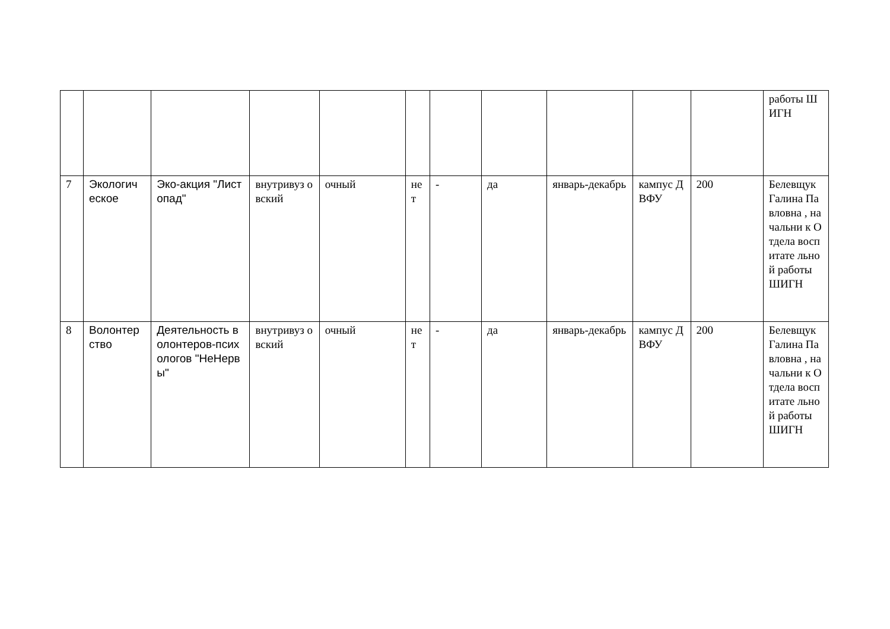| | | | | | | | | | | | работы ШИГН |
| 7 | Экологич еское | Эко-акция "Листопад" | внутривуз овский | очный | не т | - | да | январь-декабрь | кампус ДВФУ | 200 | Белевщук Галина Павловна , начальни к Отдела воспитате льной работы ШИГН |
| 8 | Волонтер ство | Деятельность волонтеров-психологов "НеНервы" | внутривуз овский | очный | не т | - | да | январь-декабрь | кампус ДВФУ | 200 | Белевщук Галина Павловна , начальни к Отдела воспитате льной работы ШИГН |